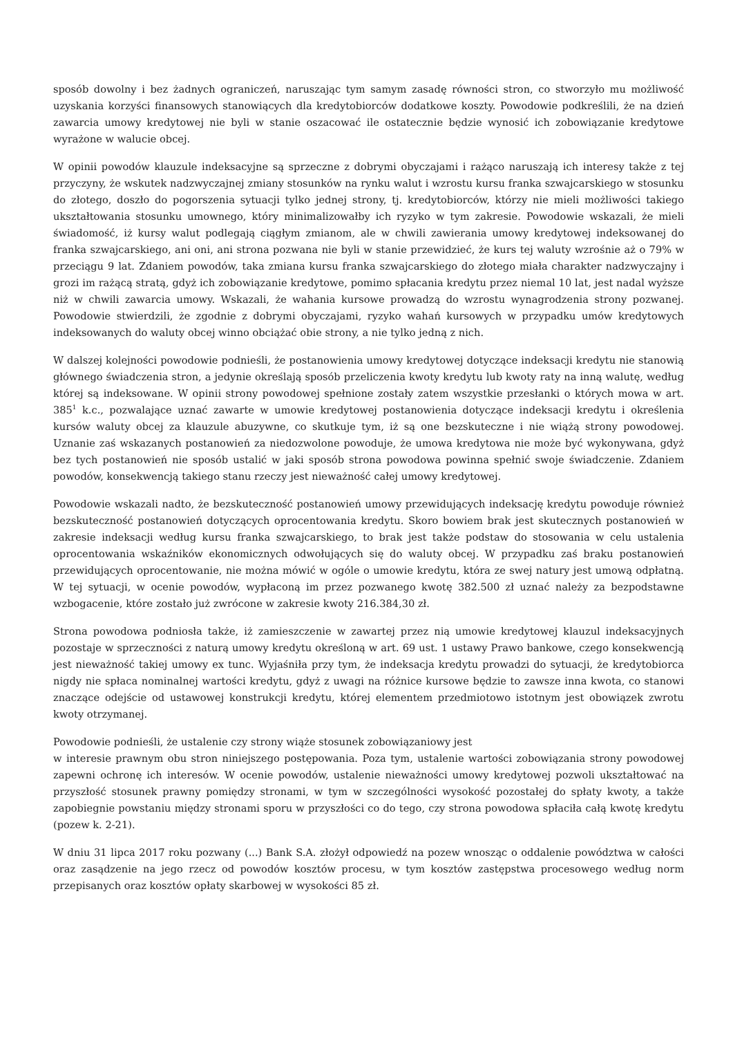sposób dowolny i bez żadnych ograniczeń, naruszając tym samym zasadę równości stron, co stworzyło mu możliwość uzyskania korzyści finansowych stanowiących dla kredytobiorców dodatkowe koszty. Powodowie podkreślili, że na dzień zawarcia umowy kredytowej nie byli w stanie oszacować ile ostatecznie będzie wynosić ich zobowiązanie kredytowe wyrażone w walucie obcej.
W opinii powodów klauzule indeksacyjne są sprzeczne z dobrymi obyczajami i rażąco naruszają ich interesy także z tej przyczyny, że wskutek nadzwyczajnej zmiany stosunków na rynku walut i wzrostu kursu franka szwajcarskiego w stosunku do złotego, doszło do pogorszenia sytuacji tylko jednej strony, tj. kredytobiorców, którzy nie mieli możliwości takiego ukształtowania stosunku umownego, który minimalizowałby ich ryzyko w tym zakresie. Powodowie wskazali, że mieli świadomość, iż kursy walut podlegają ciągłym zmianom, ale w chwili zawierania umowy kredytowej indeksowanej do franka szwajcarskiego, ani oni, ani strona pozwana nie byli w stanie przewidzieć, że kurs tej waluty wzrośnie aż o 79% w przeciągu 9 lat. Zdaniem powodów, taka zmiana kursu franka szwajcarskiego do złotego miała charakter nadzwyczajny i grozi im rażącą stratą, gdyż ich zobowiązanie kredytowe, pomimo spłacania kredytu przez niemal 10 lat, jest nadal wyższe niż w chwili zawarcia umowy. Wskazali, że wahania kursowe prowadzą do wzrostu wynagrodzenia strony pozwanej. Powodowie stwierdzili, że zgodnie z dobrymi obyczajami, ryzyko wahań kursowych w przypadku umów kredytowych indeksowanych do waluty obcej winno obciążać obie strony, a nie tylko jedną z nich.
W dalszej kolejności powodowie podnieśli, że postanowienia umowy kredytowej dotyczące indeksacji kredytu nie stanowią głównego świadczenia stron, a jedynie określają sposób przeliczenia kwoty kredytu lub kwoty raty na inną walutę, według której są indeksowane. W opinii strony powodowej spełnione zostały zatem wszystkie przesłanki o których mowa w art. 385<sup>1</sup> k.c., pozwalające uznać zawarte w umowie kredytowej postanowienia dotyczące indeksacji kredytu i określenia kursów waluty obcej za klauzule abuzywne, co skutkuje tym, iż są one bezskuteczne i nie wiążą strony powodowej. Uznanie zaś wskazanych postanowień za niedozwolone powoduje, że umowa kredytowa nie może być wykonywana, gdyż bez tych postanowień nie sposób ustalić w jaki sposób strona powodowa powinna spełnić swoje świadczenie. Zdaniem powodów, konsekwencją takiego stanu rzeczy jest nieważność całej umowy kredytowej.
Powodowie wskazali nadto, że bezskuteczność postanowień umowy przewidujących indeksację kredytu powoduje również bezskuteczność postanowień dotyczących oprocentowania kredytu. Skoro bowiem brak jest skutecznych postanowień w zakresie indeksacji według kursu franka szwajcarskiego, to brak jest także podstaw do stosowania w celu ustalenia oprocentowania wskaźników ekonomicznych odwołujących się do waluty obcej. W przypadku zaś braku postanowień przewidujących oprocentowanie, nie można mówić w ogóle o umowie kredytu, która ze swej natury jest umową odpłatną. W tej sytuacji, w ocenie powodów, wypłaconą im przez pozwanego kwotę 382.500 zł uznać należy za bezpodstawne wzbogacenie, które zostało już zwrócone w zakresie kwoty 216.384,30 zł.
Strona powodowa podniosła także, iż zamieszczenie w zawartej przez nią umowie kredytowej klauzul indeksacyjnych pozostaje w sprzeczności z naturą umowy kredytu określoną w art. 69 ust. 1 ustawy Prawo bankowe, czego konsekwencją jest nieważność takiej umowy ex tunc. Wyjaśniła przy tym, że indeksacja kredytu prowadzi do sytuacji, że kredytobiorca nigdy nie spłaca nominalnej wartości kredytu, gdyż z uwagi na różnice kursowe będzie to zawsze inna kwota, co stanowi znaczące odejście od ustawowej konstrukcji kredytu, której elementem przedmiotowo istotnym jest obowiązek zwrotu kwoty otrzymanej.
Powodowie podnieśli, że ustalenie czy strony wiąże stosunek zobowiązaniowy jest
w interesie prawnym obu stron niniejszego postępowania. Poza tym, ustalenie wartości zobowiązania strony powodowej zapewni ochronę ich interesów. W ocenie powodów, ustalenie nieważności umowy kredytowej pozwoli ukształtować na przyszłość stosunek prawny pomiędzy stronami, w tym w szczególności wysokość pozostałej do spłaty kwoty, a także zapobiegnie powstaniu między stronami sporu w przyszłości co do tego, czy strona powodowa spłaciła całą kwotę kredytu (pozew k. 2-21).
W dniu 31 lipca 2017 roku pozwany (...) Bank S.A. złożył odpowiedź na pozew wnosząc o oddalenie powództwa w całości oraz zasądzenie na jego rzecz od powodów kosztów procesu, w tym kosztów zastępstwa procesowego według norm przepisanych oraz kosztów opłaty skarbowej w wysokości 85 zł.